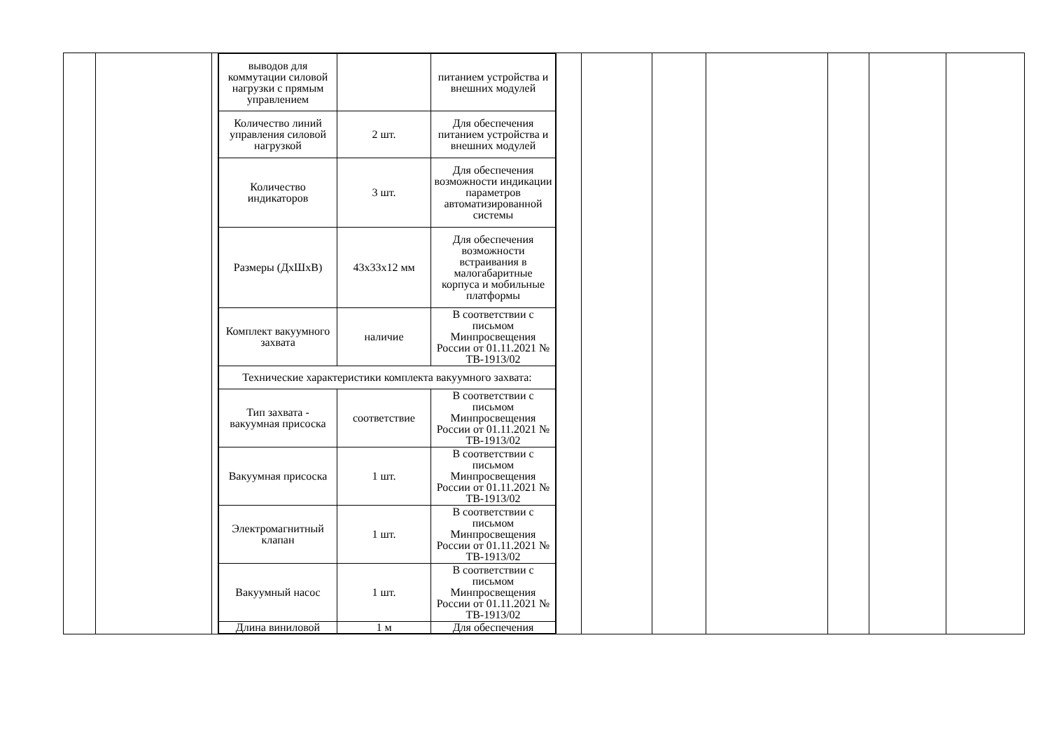| | | | / выводов для коммутации силовой нагрузки с прямым управлением / / питанием устройства и внешних модулей / / Количество линий управления силовой нагрузкой / 2 шт. / Для обеспечения питанием устройства и внешних модулей / / Количество индикаторов / 3 шт. / Для обеспечения возможности индикации параметров автоматизированной системы / / Размеры (ДхШхВ) / 43x33x12 мм / Для обеспечения возможности встраивания в малогабаритные корпуса и мобильные платформы / / Комплект вакуумного захвата / наличие / В соответствии с письмом Минпросвещения России от 01.11.2021 № ТВ-1913/02 / / Технические характеристики комплекта вакуумного захвата: / / / / Тип захвата - вакуумная присоска / соответствие / В соответствии с письмом Минпросвещения России от 01.11.2021 № ТВ-1913/02 / / Вакуумная присоска / 1 шт. / В соответствии с письмом Минпросвещения России от 01.11.2021 № ТВ-1913/02 / / Электромагнитный клапан / 1 шт. / В соответствии с письмом Минпросвещения России от 01.11.2021 № ТВ-1913/02 / / Вакуумный насос / 1 шт. / В соответствии с письмом Минпросвещения России от 01.11.2021 № ТВ-1913/02 / / Длина виниловой / 1 м / Для обеспечения / | | | | | | | |